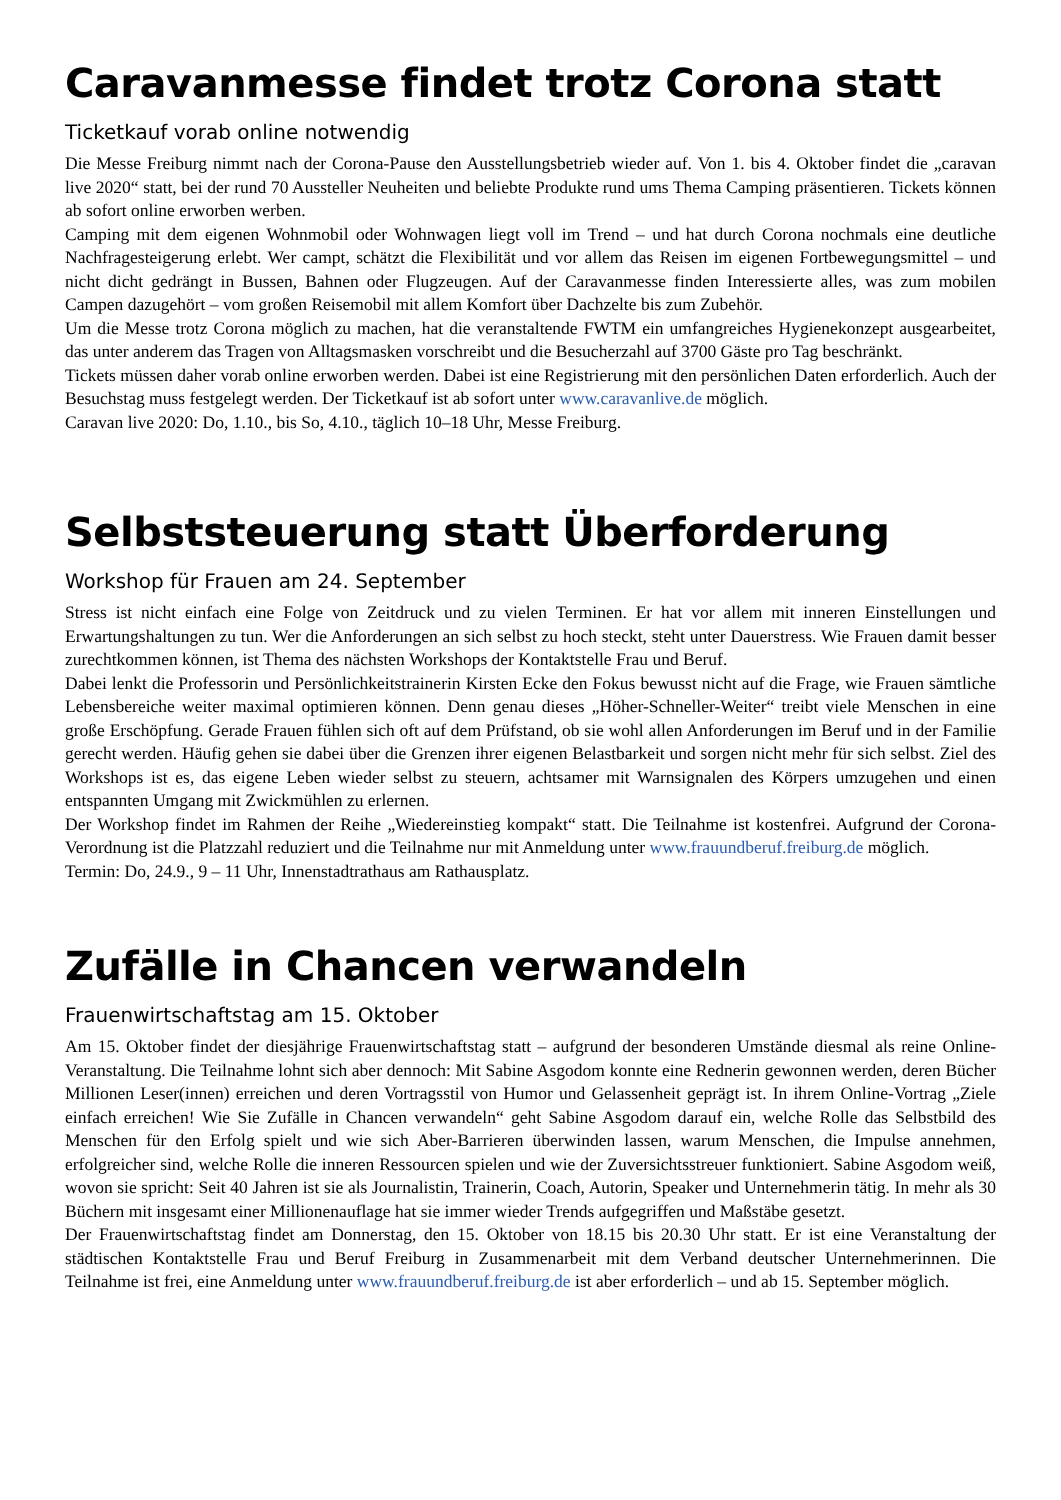Caravanmesse findet trotz Corona statt
Ticketkauf vorab online notwendig
Die Messe Freiburg nimmt nach der Corona-Pause den Ausstellungsbetrieb wieder auf. Von 1. bis 4. Oktober findet die „caravan live 2020“ statt, bei der rund 70 Aussteller Neuheiten und beliebte Produkte rund ums Thema Camping präsentieren. Tickets können ab sofort online erworben werben.
Camping mit dem eigenen Wohnmobil oder Wohnwagen liegt voll im Trend – und hat durch Corona nochmals eine deutliche Nachfragesteigerung erlebt. Wer campt, schätzt die Flexibilität und vor allem das Reisen im eigenen Fortbewegungsmittel – und nicht dicht gedrängt in Bussen, Bahnen oder Flugzeugen. Auf der Caravanmesse finden Interessierte alles, was zum mobilen Campen dazugehört – vom großen Reisemobil mit allem Komfort über Dachzelte bis zum Zubehör.
Um die Messe trotz Corona möglich zu machen, hat die veranstaltende FWTM ein umfangreiches Hygienekonzept ausgearbeitet, das unter anderem das Tragen von Alltagsmasken vorschreibt und die Besucherzahl auf 3700 Gäste pro Tag beschränkt.
Tickets müssen daher vorab online erworben werden. Dabei ist eine Registrierung mit den persönlichen Daten erforderlich. Auch der Besuchstag muss festgelegt werden. Der Ticketkauf ist ab sofort unter www.caravanlive.de möglich.
Caravan live 2020: Do, 1.10., bis So, 4.10., täglich 10–18 Uhr, Messe Freiburg.
Selbststeuerung statt Überforderung
Workshop für Frauen am 24. September
Stress ist nicht einfach eine Folge von Zeitdruck und zu vielen Terminen. Er hat vor allem mit inneren Einstellungen und Erwartungshaltungen zu tun. Wer die Anforderungen an sich selbst zu hoch steckt, steht unter Dauerstress. Wie Frauen damit besser zurechtkommen können, ist Thema des nächsten Workshops der Kontaktstelle Frau und Beruf.
Dabei lenkt die Professorin und Persönlichkeitstrainerin Kirsten Ecke den Fokus bewusst nicht auf die Frage, wie Frauen sämtliche Lebensbereiche weiter maximal optimieren können. Denn genau dieses „Höher-Schneller-Weiter“ treibt viele Menschen in eine große Erschöpfung. Gerade Frauen fühlen sich oft auf dem Prüfstand, ob sie wohl allen Anforderungen im Beruf und in der Familie gerecht werden. Häufig gehen sie dabei über die Grenzen ihrer eigenen Belastbarkeit und sorgen nicht mehr für sich selbst. Ziel des Workshops ist es, das eigene Leben wieder selbst zu steuern, achtsamer mit Warnsignalen des Körpers umzugehen und einen entspannten Umgang mit Zwickmühlen zu erlernen.
Der Workshop findet im Rahmen der Reihe „Wiedereinstieg kompakt“ statt. Die Teilnahme ist kostenfrei. Aufgrund der Corona-Verordnung ist die Platzzahl reduziert und die Teilnahme nur mit Anmeldung unter www.frauundberuf.freiburg.de möglich.
Termin: Do, 24.9., 9 – 11 Uhr, Innenstadtrathaus am Rathausplatz.
Zufälle in Chancen verwandeln
Frauenwirtschaftstag am 15. Oktober
Am 15. Oktober findet der diesjährige Frauenwirtschaftstag statt – aufgrund der besonderen Umstände diesmal als reine Online-Veranstaltung. Die Teilnahme lohnt sich aber dennoch: Mit Sabine Asgodom konnte eine Rednerin gewonnen werden, deren Bücher Millionen Leser(innen) erreichen und deren Vortragsstil von Humor und Gelassenheit geprägt ist. In ihrem Online-Vortrag „Ziele einfach erreichen! Wie Sie Zufälle in Chancen verwandeln“ geht Sabine Asgodom darauf ein, welche Rolle das Selbstbild des Menschen für den Erfolg spielt und wie sich Aber-Barrieren überwinden lassen, warum Menschen, die Impulse annehmen, erfolgreicher sind, welche Rolle die inneren Ressourcen spielen und wie der Zuversichtsstreuer funktioniert. Sabine Asgodom weiß, wovon sie spricht: Seit 40 Jahren ist sie als Journalistin, Trainerin, Coach, Autorin, Speaker und Unternehmerin tätig. In mehr als 30 Büchern mit insgesamt einer Millionenauflage hat sie immer wieder Trends aufgegriffen und Maßstäbe gesetzt.
Der Frauenwirtschaftstag findet am Donnerstag, den 15. Oktober von 18.15 bis 20.30 Uhr statt. Er ist eine Veranstaltung der städtischen Kontaktstelle Frau und Beruf Freiburg in Zusammenarbeit mit dem Verband deutscher Unternehmerinnen. Die Teilnahme ist frei, eine Anmeldung unter www.frauundberuf.freiburg.de ist aber erforderlich – und ab 15. September möglich.